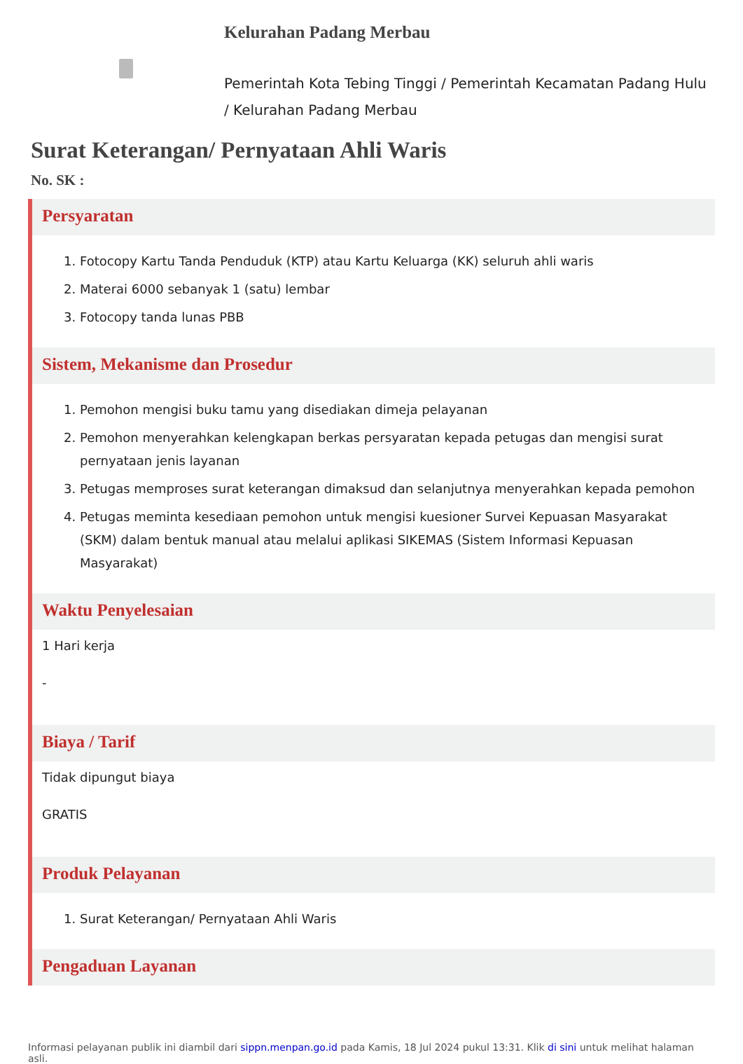Kelurahan Padang Merbau
Pemerintah Kota Tebing Tinggi / Pemerintah Kecamatan Padang Hulu / Kelurahan Padang Merbau
Surat Keterangan/ Pernyataan Ahli Waris
No. SK :
Persyaratan
1. Fotocopy Kartu Tanda Penduduk (KTP) atau Kartu Keluarga (KK) seluruh ahli waris
2. Materai 6000 sebanyak 1 (satu) lembar
3. Fotocopy tanda lunas PBB
Sistem, Mekanisme dan Prosedur
1. Pemohon mengisi buku tamu yang disediakan dimeja pelayanan
2. Pemohon menyerahkan kelengkapan berkas persyaratan kepada petugas dan mengisi surat pernyataan jenis layanan
3. Petugas memproses surat keterangan dimaksud dan selanjutnya menyerahkan kepada pemohon
4. Petugas meminta kesediaan pemohon untuk mengisi kuesioner Survei Kepuasan Masyarakat (SKM) dalam bentuk manual atau melalui aplikasi SIKEMAS (Sistem Informasi Kepuasan Masyarakat)
Waktu Penyelesaian
1 Hari kerja
-
Biaya / Tarif
Tidak dipungut biaya
GRATIS
Produk Pelayanan
1. Surat Keterangan/ Pernyataan Ahli Waris
Pengaduan Layanan
Informasi pelayanan publik ini diambil dari sippn.menpan.go.id pada Kamis, 18 Jul 2024 pukul 13:31. Klik di sini untuk melihat halaman asli.